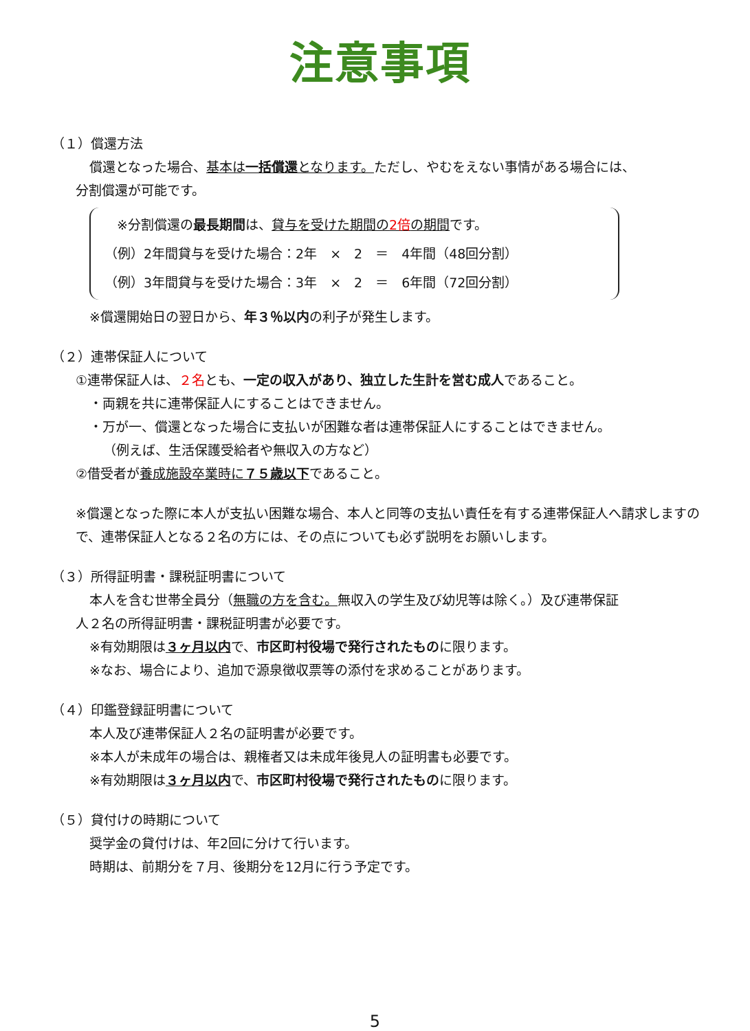注意事項
（１）償還方法
償還となった場合、基本は一括償還となります。ただし、やむをえない事情がある場合には、
分割償還が可能です。
※分割償還の最長期間は、貸与を受けた期間の2倍の期間です。
（例）2年間貸与を受けた場合：2年　×　2　＝　4年間（48回分割）
（例）3年間貸与を受けた場合：3年　×　2　＝　6年間（72回分割）
※償還開始日の翌日から、年３％以内の利子が発生します。
（２）連帯保証人について
①連帯保証人は、２名とも、一定の収入があり、独立した生計を営む成人であること。
・両親を共に連帯保証人にすることはできません。
・万が一、償還となった場合に支払いが困難な者は連帯保証人にすることはできません。
（例えば、生活保護受給者や無収入の方など）
②借受者が養成施設卒業時に７５歳以下であること。
※償還となった際に本人が支払い困難な場合、本人と同等の支払い責任を有する連帯保証人へ請求しますので、連帯保証人となる２名の方には、その点についても必ず説明をお願いします。
（３）所得証明書・課税証明書について
本人を含む世帯全員分（無職の方を含む。無収入の学生及び幼児等は除く。）及び連帯保証
人２名の所得証明書・課税証明書が必要です。
※有効期限は３ヶ月以内で、市区町村役場で発行されたものに限ります。
※なお、場合により、追加で源泉徴収票等の添付を求めることがあります。
（４）印鑑登録証明書について
本人及び連帯保証人２名の証明書が必要です。
※本人が未成年の場合は、親権者又は未成年後見人の証明書も必要です。
※有効期限は３ヶ月以内で、市区町村役場で発行されたものに限ります。
（５）貸付けの時期について
奨学金の貸付けは、年2回に分けて行います。
時期は、前期分を７月、後期分を12月に行う予定です。
5